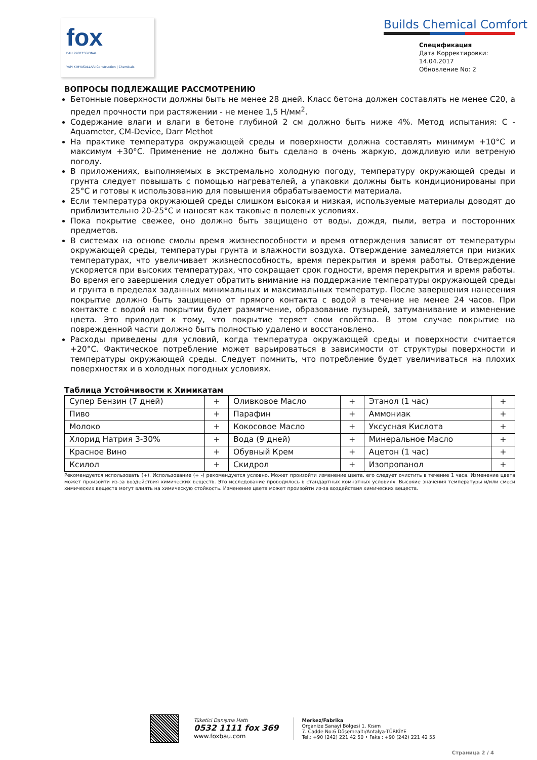fox
BAU PROFESSIONAL
YAPI KİMYASALLARI Construction | Chemicals
Builds Chemical Comfort
Спецификация
Дата Корректировки: 14.04.2017
Обновление No: 2
ВОПРОСЫ ПОДЛЕЖАЩИЕ РАССМОТРЕНИЮ
Бетонные поверхности должны быть не менее 28 дней. Класс бетона должен составлять не менее C20, а предел прочности при растяжении - не менее 1,5 Н/мм<sup>2</sup>.
Содержание влаги и влаги в бетоне глубиной 2 см должно быть ниже 4%. Метод испытания: C - Aquameter, CM-Device, Darr Methot
На практике температура окружающей среды и поверхности должна составлять минимум +10°C и максимум +30°C. Применение не должно быть сделано в очень жаркую, дождливую или ветреную погоду.
В приложениях, выполняемых в экстремально холодную погоду, температуру окружающей среды и грунта следует повышать с помощью нагревателей, а упаковки должны быть кондиционированы при 25°C и готовы к использованию для повышения обрабатываемости материала.
Если температура окружающей среды слишком высокая и низкая, используемые материалы доводят до приблизительно 20-25°C и наносят как таковые в полевых условиях.
Пока покрытие свежее, оно должно быть защищено от воды, дождя, пыли, ветра и посторонних предметов.
В системах на основе смолы время жизнеспособности и время отверждения зависят от температуры окружающей среды, температуры грунта и влажности воздуха. Отверждение замедляется при низких температурах, что увеличивает жизнеспособность, время перекрытия и время работы. Отверждение ускоряется при высоких температурах, что сокращает срок годности, время перекрытия и время работы. Во время его завершения следует обратить внимание на поддержание температуры окружающей среды и грунта в пределах заданных минимальных и максимальных температур. После завершения нанесения покрытие должно быть защищено от прямого контакта с водой в течение не менее 24 часов. При контакте с водой на покрытии будет размягчение, образование пузырей, затуманивание и изменение цвета. Это приводит к тому, что покрытие теряет свои свойства. В этом случае покрытие на поврежденной части должно быть полностью удалено и восстановлено.
Расходы приведены для условий, когда температура окружающей среды и поверхности считается +20°C. Фактическое потребление может варьироваться в зависимости от структуры поверхности и температуры окружающей среды. Следует помнить, что потребление будет увеличиваться на плохих поверхностях и в холодных погодных условиях.
Таблица Устойчивости к Химикатам
| Супер Бензин (7 дней) | + | Оливковое Масло | + | Этанол (1 час) | + |
| Пиво | + | Парафин | + | Аммониак | + |
| Молоко | + | Кокосовое Масло | + | Уксусная Кислота | + |
| Хлорид Натрия 3-30% | + | Вода (9 дней) | + | Минеральное Масло | + |
| Красное Вино | + | Обувный Крем | + | Ацетон (1 час) | + |
| Ксилол | + | Скидрол | + | Изопропанол | + |
Рекомендуется использовать (+). Использование (+ -) рекомендуется условно. Может произойти изменение цвета, его следует очистить в течение 1 часа. Изменение цвета может произойти из-за воздействия химических веществ. Это исследование проводилось в стандартных комнатных условиях. Высокие значения температуры и/или смеси химических веществ могут влиять на химическую стойкость. Изменение цвета может произойти из-за воздействия химических веществ.
Tüketici Danışma Hattı
0532 1111 fox 369
www.foxbau.com
Merkez/Fabrika
Organize Sanayi Bölgesi 1. Kısım
7. Cadde No:6 Döşemealtı/Antalya-TÜRKİYE
Tel.: +90 (242) 221 42 50 • Faks : +90 (242) 221 42 55
Страница 2 / 4